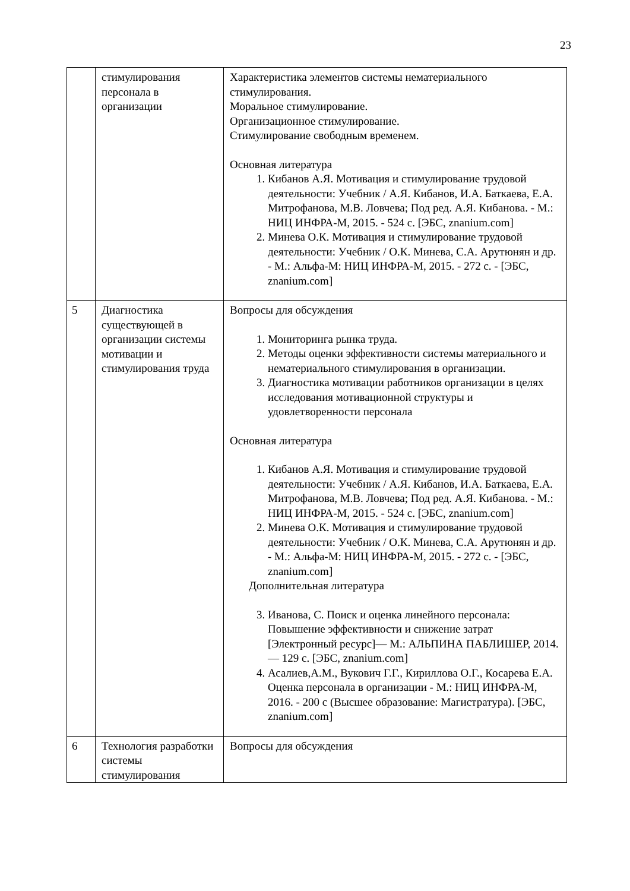23
| | стимулирования персонала в организации | Характеристика элементов системы нематериального стимулирования. Моральное стимулирование. Организационное стимулирование. Стимулирование свободным временем. Основная литература 1. Кибанов А.Я. Мотивация и стимулирование трудовой деятельности: Учебник / А.Я. Кибанов, И.А. Баткаева, Е.А. Митрофанова, М.В. Ловчева; Под ред. А.Я. Кибанова. - М.: НИЦ ИНФРА-М, 2015. - 524 с. [ЭБС, znanium.com] 2. Минева О.К. Мотивация и стимулирование трудовой деятельности: Учебник / О.К. Минева, С.А. Арутюнян и др. - М.: Альфа-М: НИЦ ИНФРА-М, 2015. - 272 с. - [ЭБС, znanium.com] |
| 5 | Диагностика существующей в организации системы мотивации и стимулирования труда | Вопросы для обсуждения 1. Мониторинга рынка труда. 2. Методы оценки эффективности системы материального и нематериального стимулирования в организации. 3. Диагностика мотивации работников организации в целях исследования мотивационной структуры и удовлетворенности персонала Основная литература 1. Кибанов А.Я. Мотивация и стимулирование трудовой деятельности: Учебник / А.Я. Кибанов, И.А. Баткаева, Е.А. Митрофанова, М.В. Ловчева; Под ред. А.Я. Кибанова. - М.: НИЦ ИНФРА-М, 2015. - 524 с. [ЭБС, znanium.com] 2. Минева О.К. Мотивация и стимулирование трудовой деятельности: Учебник / О.К. Минева, С.А. Арутюнян и др. - М.: Альфа-М: НИЦ ИНФРА-М, 2015. - 272 с. - [ЭБС, znanium.com] Дополнительная литература 3. Иванова, С. Поиск и оценка линейного персонала: Повышение эффективности и снижение затрат [Электронный ресурс]— М.: АЛЬПИНА ПАБЛИШЕР, 2014. — 129 с. [ЭБС, znanium.com] 4. Асалиев,А.М., Вукович Г.Г., Кириллова О.Г., Косарева Е.А. Оценка персонала в организации - М.: НИЦ ИНФРА-М, 2016. - 200 с (Высшее образование: Магистратура). [ЭБС, znanium.com] |
| 6 | Технология разработки системы стимулирования | Вопросы для обсуждения |